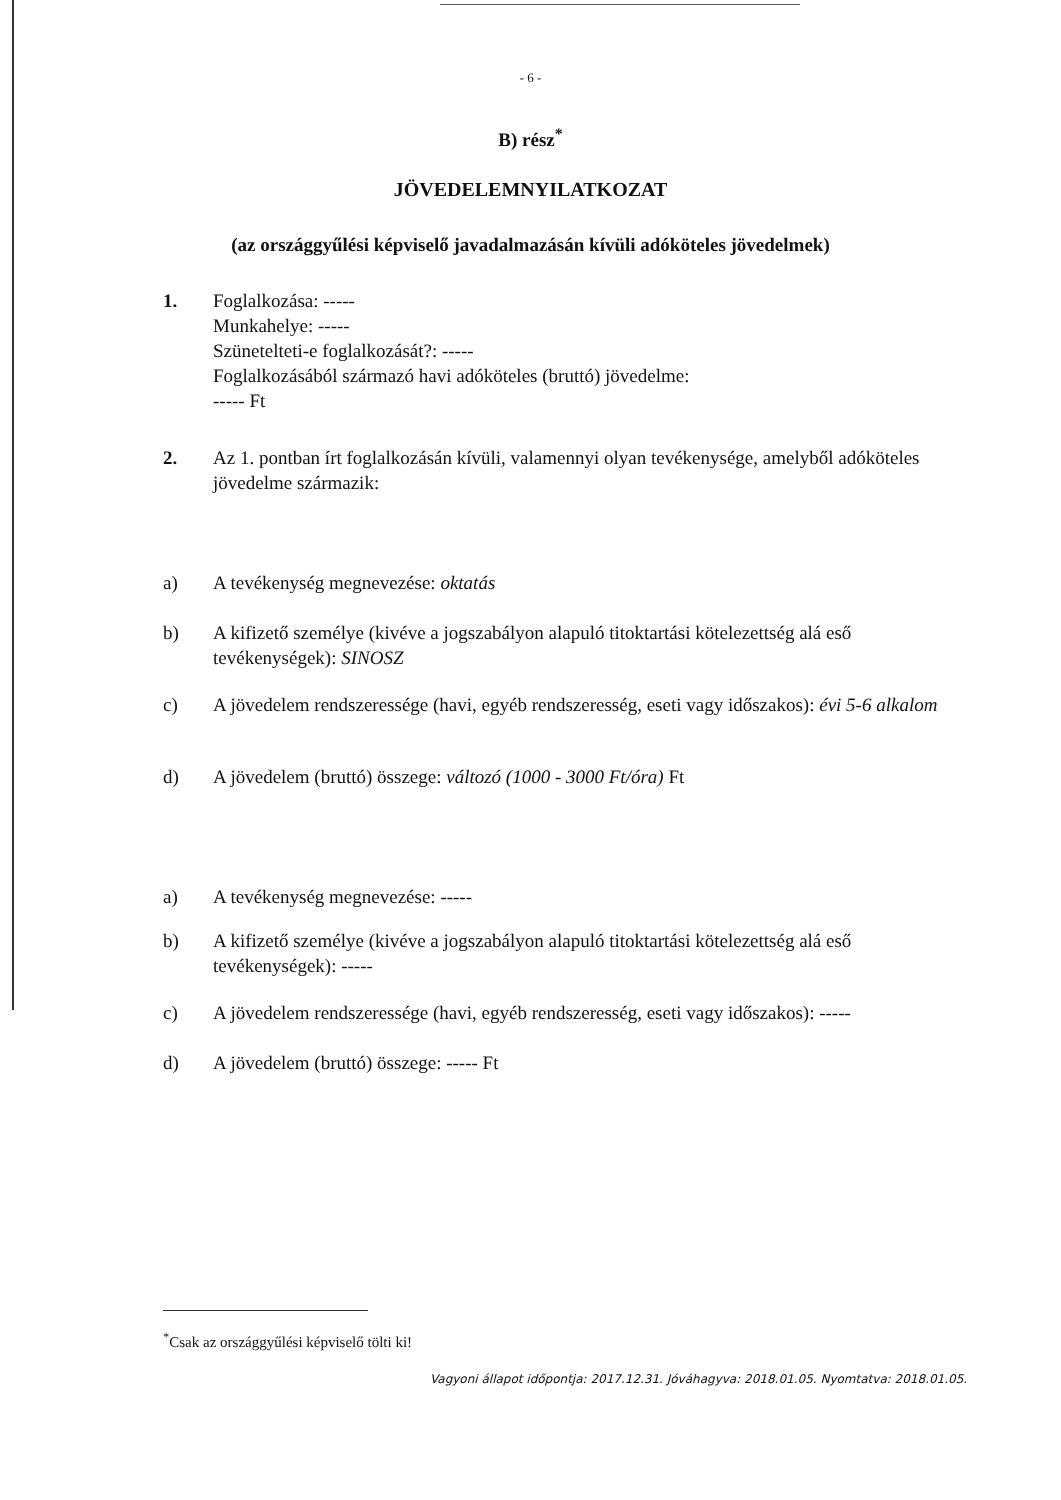- 6 -
B) rész<sup>*</sup>
JÖVEDELEMNYILATKOZAT
(az országgyűlési képviselő javadalmazásán kívüli adóköteles jövedelmek)
1. Foglalkozása: -----
Munkahelye: -----
Szünetelteti-e foglalkozását?: -----
Foglalkozásából származó havi adóköteles (bruttó) jövedelme:
----- Ft
2. Az 1. pontban írt foglalkozásán kívüli, valamennyi olyan tevékenysége, amelyből adóköteles jövedelme származik:
a) A tevékenység megnevezése: oktatás
b) A kifizető személye (kivéve a jogszabályon alapuló titoktartási kötelezettség alá eső tevékenységek): SINOSZ
c) A jövedelem rendszeressége (havi, egyéb rendszeresség, eseti vagy időszakos): évi 5-6 alkalom
d) A jövedelem (bruttó) összege: változó (1000 - 3000 Ft/óra) Ft
a) A tevékenység megnevezése: -----
b) A kifizető személye (kivéve a jogszabályon alapuló titoktartási kötelezettség alá eső tevékenységek): -----
c) A jövedelem rendszeressége (havi, egyéb rendszeresség, eseti vagy időszakos): -----
d) A jövedelem (bruttó) összege: ----- Ft
<sup>*</sup> Csak az országgyűlési képviselő tölti ki!
Vagyoni állapot időpontja: 2017.12.31. Jóváhagyva: 2018.01.05. Nyomtatva: 2018.01.05.